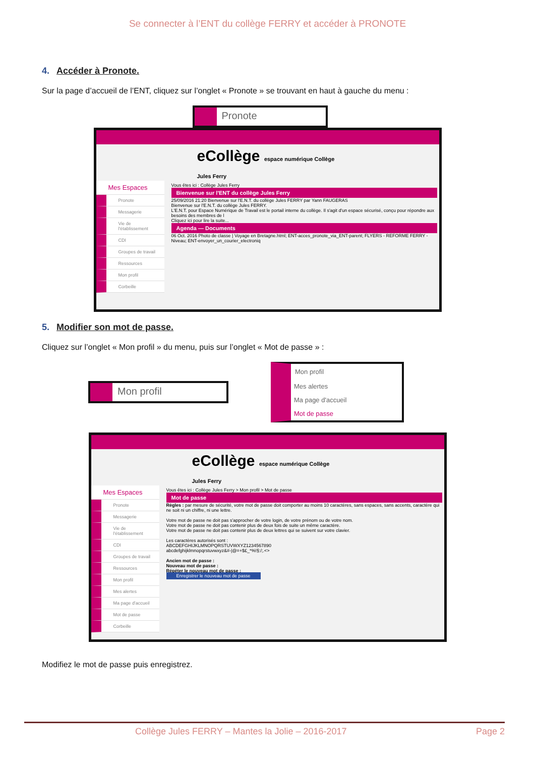Se connecter à l’ENT du collège FERRY et accéder à PRONOTE
4. Accéder à Pronote.
Sur la page d’accueil de l’ENT, cliquez sur l’onglet « Pronote » se trouvant en haut à gauche du menu :
Pronote
eCollège espace numérique Collège Jules Ferry
Mes Espaces
Pronote
Messagerie
Vie de l'établissement
CDI
Groupes de travail
Ressources
Mon profil
Corbeille
Vous êtes ici : Collège Jules Ferry
Bienvenue sur l'ENT du collège Jules Ferry
25/09/2016 21:20 Bienvenue sur l'E.N.T. du collège Jules FERRY par Yann FAUGERAS
Bienvenue sur l'E.N.T. du collège Jules FERRY.
L'E.N.T. pour Espace Numérique de Travail est le portail interne du collège. Il s'agit d'un espace sécurisé, conçu pour répondre aux besoins des membres de l
Cliquez ici pour lire la suite...
Agenda — Documents
06 Oct. 2016 Photo de classe | Voyage en Bretagne.html; ENT-acces_pronote_via_ENT-parent; FLYERS - REFORME FERRY - Niveau; ENT-envoyer_un_courier_electroniq
5. Modifier son mot de passe.
Cliquez sur l’onglet « Mon profil » du menu, puis sur l’onglet « Mot de passe » :
Mon profil
Mon profil
Mes alertes
Ma page d'accueil
Mot de passe
eCollège espace numérique Collège Jules Ferry
Mes Espaces
Pronote
Messagerie
Vie de l'établissement
CDI
Groupes de travail
Ressources
Mon profil
Mes alertes
Ma page d'accueil
Mot de passe
Corbeille
Vous êtes ici : Collège Jules Ferry > Mon profil > Mot de passe
Mot de passe
Règles : par mesure de sécurité, votre mot de passe doit comporter au moins 10 caractères, sans espaces, sans accents, caractère qui ne soit ni un chiffre, ni une lettre.
Votre mot de passe ne doit pas s'approcher de votre login, de votre prénom ou de votre nom.
Votre mot de passe ne doit pas contenir plus de deux fois de suite un même caractère.
Votre mot de passe ne doit pas contenir plus de deux lettres qui se suivent sur votre clavier.
Les caractères autorisés sont :
ABCDEFGHIJKLMNOPQRSTUVWXYZ1234567890
abcdefghijklmnopqrstuvwxyz&#-|@=+$£_*%!§:/;.<>
Ancien mot de passe :
Nouveau mot de passe :
Répéter le nouveau mot de passe :
Enregistrer le nouveau mot de passe
Modifiez le mot de passe puis enregistrez.
Collège Jules FERRY – Mantes la Jolie – 2016-2017 Page 2